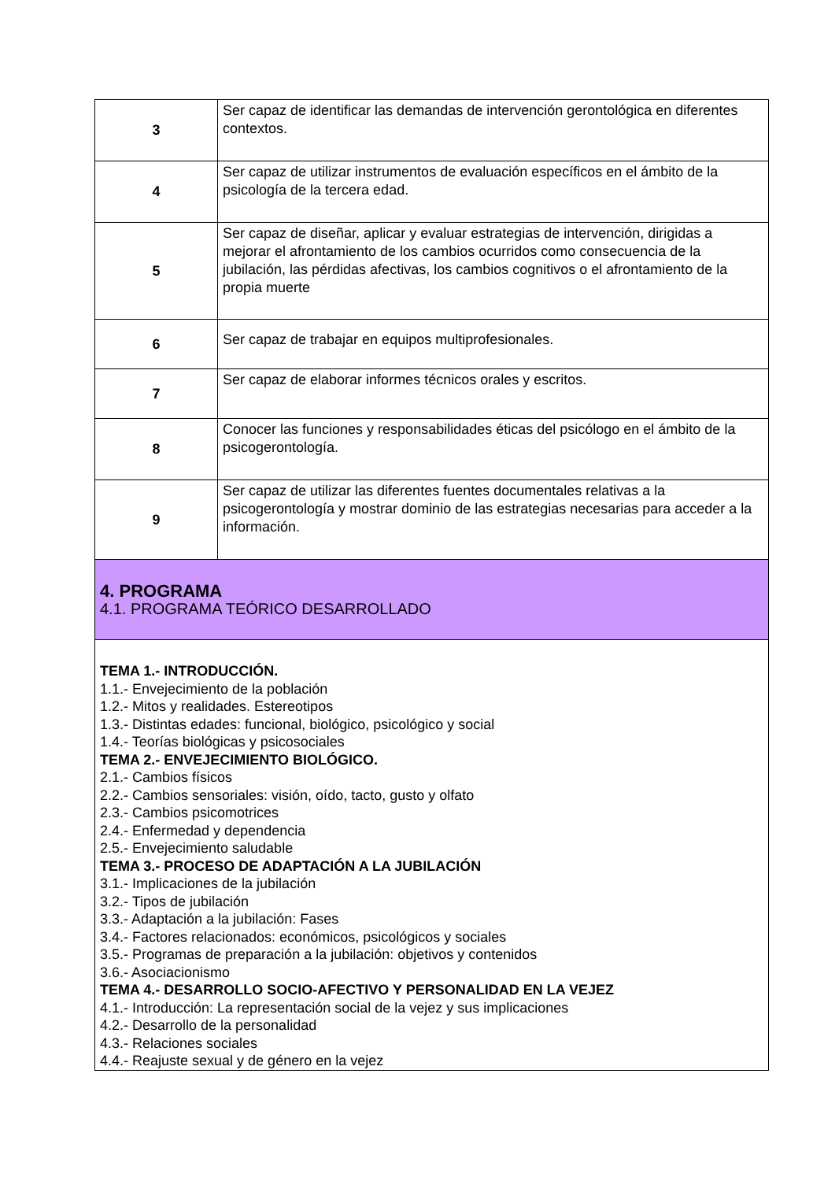| 3 | Ser capaz de identificar las demandas de intervención gerontológica en diferentes contextos. |
| 4 | Ser capaz de utilizar instrumentos de evaluación específicos en el ámbito de la psicología de la tercera edad. |
| 5 | Ser capaz de diseñar, aplicar y evaluar estrategias de intervención, dirigidas a mejorar el afrontamiento de los cambios ocurridos como consecuencia de la jubilación, las pérdidas afectivas, los cambios cognitivos o el afrontamiento de la propia muerte |
| 6 | Ser capaz de trabajar en equipos multiprofesionales. |
| 7 | Ser capaz de elaborar informes técnicos orales y escritos. |
| 8 | Conocer las funciones y responsabilidades éticas del psicólogo en el ámbito de la psicogerontología. |
| 9 | Ser capaz de utilizar las diferentes fuentes documentales relativas a la psicogerontología y mostrar dominio de las estrategias necesarias para acceder a la información. |
| 4. PROGRAMA 4.1. PROGRAMA TEÓRICO DESARROLLADO | |
| TEMA 1.- INTRODUCCIÓN. 1.1.- Envejecimiento de la población 1.2.- Mitos y realidades. Estereotipos 1.3.- Distintas edades: funcional, biológico, psicológico y social 1.4.- Teorías biológicas y psicosociales TEMA 2.- ENVEJECIMIENTO BIOLÓGICO. 2.1.- Cambios físicos 2.2.- Cambios sensoriales: visión, oído, tacto, gusto y olfato 2.3.- Cambios psicomotrices 2.4.- Enfermedad y dependencia 2.5.- Envejecimiento saludable TEMA 3.- PROCESO DE ADAPTACIÓN A LA JUBILACIÓN 3.1.- Implicaciones de la jubilación 3.2.- Tipos de jubilación 3.3.- Adaptación a la jubilación: Fases 3.4.- Factores relacionados: económicos, psicológicos y sociales 3.5.- Programas de preparación a la jubilación: objetivos y contenidos 3.6.- Asociacionismo TEMA 4.- DESARROLLO SOCIO-AFECTIVO Y PERSONALIDAD EN LA VEJEZ 4.1.- Introducción: La representación social de la vejez y sus implicaciones 4.2.- Desarrollo de la personalidad 4.3.- Relaciones sociales 4.4.- Reajuste sexual y de género en la vejez | |